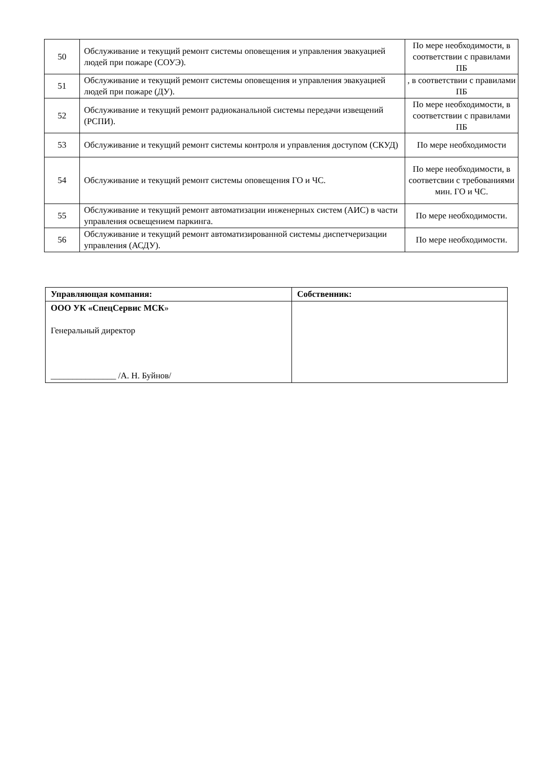| 50 | Обслуживание и текущий ремонт системы оповещения и управления эвакуацией людей при пожаре (СОУЭ). | По мере необходимости, в соответствии с правилами ПБ |
| 51 | Обслуживание и текущий ремонт системы оповещения и управления эвакуацией людей при пожаре (ДУ). | , в соответствии с правилами ПБ |
| 52 | Обслуживание и текущий ремонт радиоканальной системы передачи извещений (РСПИ). | По мере необходимости, в соответствии с правилами ПБ |
| 53 | Обслуживание и текущий ремонт системы контроля и управления доступом (СКУД) | По мере необходимости |
| 54 | Обслуживание и текущий ремонт системы оповещения ГО и ЧС. | По мере необходимости, в соответсвии с требованиями мин. ГО и ЧС. |
| 55 | Обслуживание и текущий ремонт автоматизации инженерных систем (АИС) в части управления освещением паркинга. | По мере необходимости. |
| 56 | Обслуживание и текущий ремонт автоматизированной системы диспетчеризации управления (АСДУ). | По мере необходимости. |
| Управляющая компания: | Собственник: |
| ООО УК «СпецСервис МСК » Генеральный директор _______________ /А. Н. Буйнов/ | |